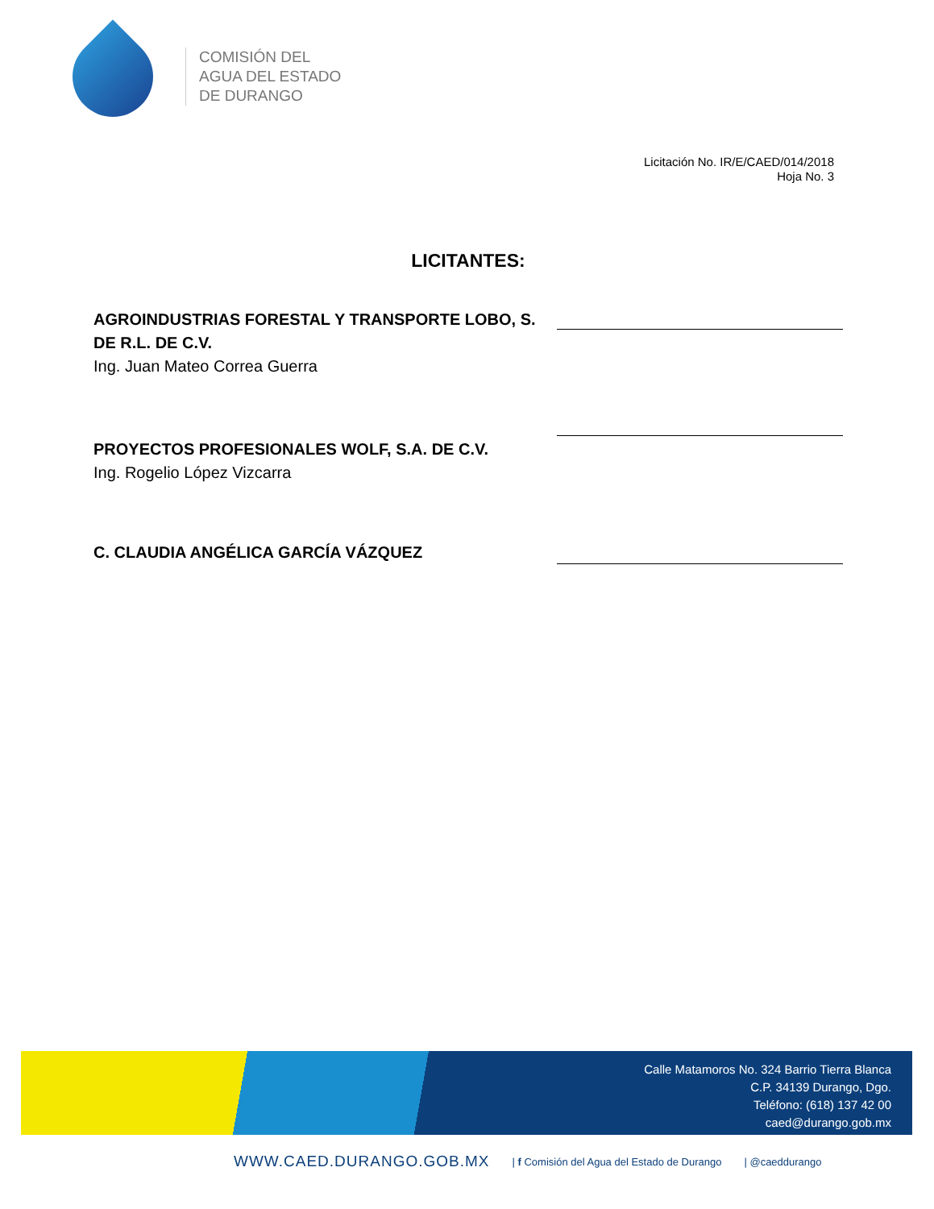COMISIÓN DEL
AGUA DEL ESTADO
DE DURANGO
Licitación No. IR/E/CAED/014/2018
Hoja No. 3
LICITANTES:
AGROINDUSTRIAS FORESTAL Y TRANSPORTE LOBO, S. DE R.L. DE C.V.
Ing. Juan Mateo Correa Guerra
PROYECTOS PROFESIONALES WOLF, S.A. DE C.V.
Ing. Rogelio López Vizcarra
C. CLAUDIA ANGÉLICA GARCÍA VÁZQUEZ
Calle Matamoros No. 324 Barrio Tierra Blanca
C.P. 34139 Durango, Dgo.
Teléfono: (618) 137 42 00
caed@durango.gob.mx
WWW.CAED.DURANGO.GOB.MX | f Comisión del Agua del Estado de Durango | @caeddurango